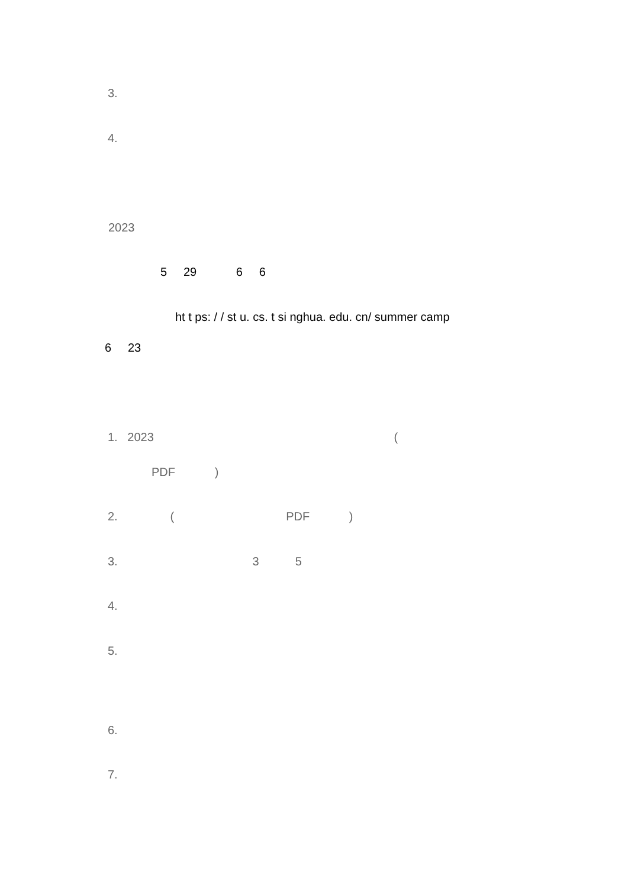3.
4.
2023
5 29 6 6
ht t ps: / / st u. cs. t si nghua. edu. cn/ summer camp
6 23
1. 2023 (
PDF )
2. ( PDF )
3. 3 5
4.
5.
6.
7.